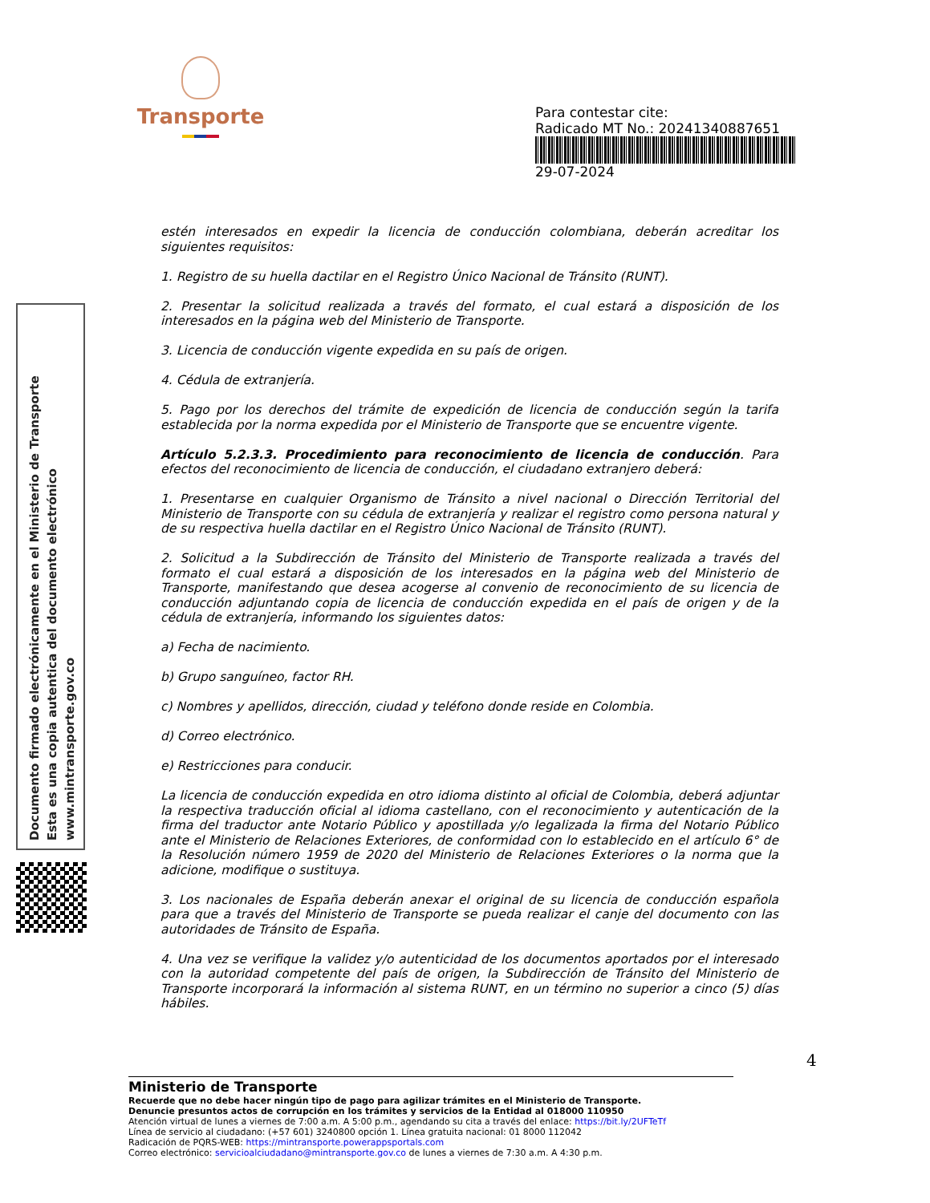Transporte
Para contestar cite:
Radicado MT No.: 20241340887651
29-07-2024
Documento firmado electrónicamente en el Ministerio de Transporte
Esta es una copia autentica del documento electrónico
www.mintransporte.gov.co
estén interesados en expedir la licencia de conducción colombiana, deberán acreditar los siguientes requisitos:
1. Registro de su huella dactilar en el Registro Único Nacional de Tránsito (RUNT).
2. Presentar la solicitud realizada a través del formato, el cual estará a disposición de los interesados en la página web del Ministerio de Transporte.
3. Licencia de conducción vigente expedida en su país de origen.
4. Cédula de extranjería.
5. Pago por los derechos del trámite de expedición de licencia de conducción según la tarifa establecida por la norma expedida por el Ministerio de Transporte que se encuentre vigente.
Artículo 5.2.3.3. Procedimiento para reconocimiento de licencia de conducción. Para efectos del reconocimiento de licencia de conducción, el ciudadano extranjero deberá:
1. Presentarse en cualquier Organismo de Tránsito a nivel nacional o Dirección Territorial del Ministerio de Transporte con su cédula de extranjería y realizar el registro como persona natural y de su respectiva huella dactilar en el Registro Único Nacional de Tránsito (RUNT).
2. Solicitud a la Subdirección de Tránsito del Ministerio de Transporte realizada a través del formato el cual estará a disposición de los interesados en la página web del Ministerio de Transporte, manifestando que desea acogerse al convenio de reconocimiento de su licencia de conducción adjuntando copia de licencia de conducción expedida en el país de origen y de la cédula de extranjería, informando los siguientes datos:
a) Fecha de nacimiento.
b) Grupo sanguíneo, factor RH.
c) Nombres y apellidos, dirección, ciudad y teléfono donde reside en Colombia.
d) Correo electrónico.
e) Restricciones para conducir.
La licencia de conducción expedida en otro idioma distinto al oficial de Colombia, deberá adjuntar la respectiva traducción oficial al idioma castellano, con el reconocimiento y autenticación de la firma del traductor ante Notario Público y apostillada y/o legalizada la firma del Notario Público ante el Ministerio de Relaciones Exteriores, de conformidad con lo establecido en el artículo 6° de la Resolución número 1959 de 2020 del Ministerio de Relaciones Exteriores o la norma que la adicione, modifique o sustituya.
3. Los nacionales de España deberán anexar el original de su licencia de conducción española para que a través del Ministerio de Transporte se pueda realizar el canje del documento con las autoridades de Tránsito de España.
4. Una vez se verifique la validez y/o autenticidad de los documentos aportados por el interesado con la autoridad competente del país de origen, la Subdirección de Tránsito del Ministerio de Transporte incorporará la información al sistema RUNT, en un término no superior a cinco (5) días hábiles.
4
Ministerio de Transporte
Recuerde que no debe hacer ningún tipo de pago para agilizar trámites en el Ministerio de Transporte.
Denuncie presuntos actos de corrupción en los trámites y servicios de la Entidad al 018000 110950
Atención virtual de lunes a viernes de 7:00 a.m. A 5:00 p.m., agendando su cita a través del enlace: https://bit.ly/2UFTeTf
Línea de servicio al ciudadano: (+57 601) 3240800 opción 1. Línea gratuita nacional: 01 8000 112042
Radicación de PQRS-WEB: https://mintransporte.powerappsportals.com
Correo electrónico: servicioalciudadano@mintransporte.gov.co de lunes a viernes de 7:30 a.m. A 4:30 p.m.